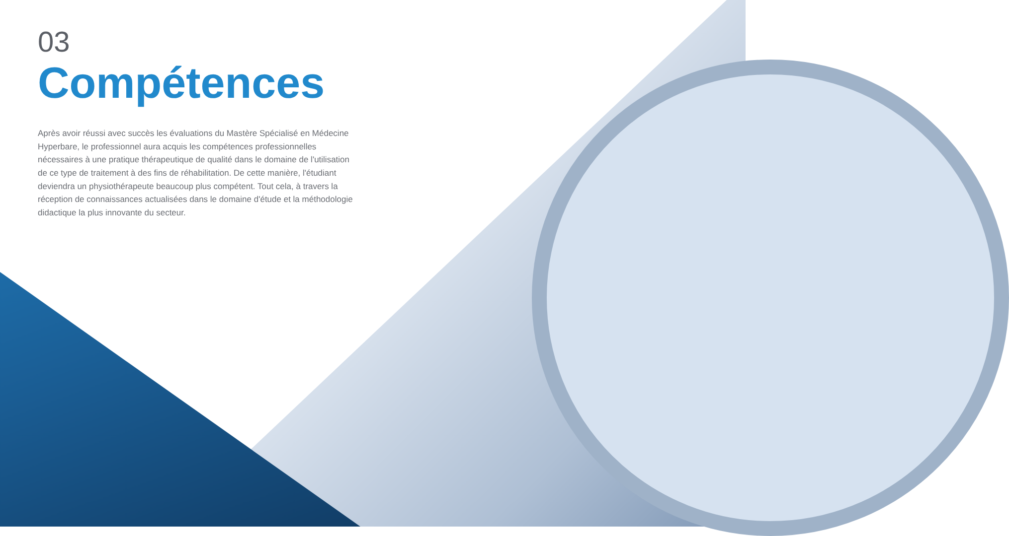03
Compétences
Après avoir réussi avec succès les évaluations du Mastère Spécialisé en Médecine Hyperbare, le professionnel aura acquis les compétences professionnelles nécessaires à une pratique thérapeutique de qualité dans le domaine de l'utilisation de ce type de traitement à des fins de réhabilitation. De cette manière, l'étudiant deviendra un physiothérapeute beaucoup plus compétent. Tout cela, à travers la réception de connaissances actualisées dans le domaine d'étude et la méthodologie didactique la plus innovante du secteur.